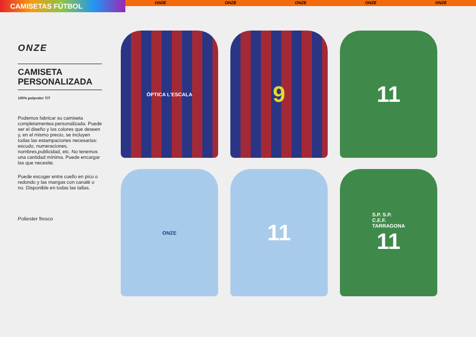CAMISETAS FÚTBOL
ONZE ONZE ONZE ONZE ONZE
ONZE
CAMISETA
PERSONALIZADA
100% polyester T/T
Podemos fabricar su camiseta completamentea personalizada. Puede ser el diseño y los colores que deseen y, en el mismo precio, se incluyen todas las estampaciones necesarias: escudo, numeraciones, nombres,publicidad, etc. No tenemos una cantidad mínima. Puede encargar las que necesite.
Puede escoger entre cuello en pico o redondo y las mangas con canalé o no. Disponible en todas las tallas.
Poliester fresco
ÒPTICA L'ESCALA
9
11
ONZE
11
S.P. S.P.
C.E.F.
TARRAGONA
11